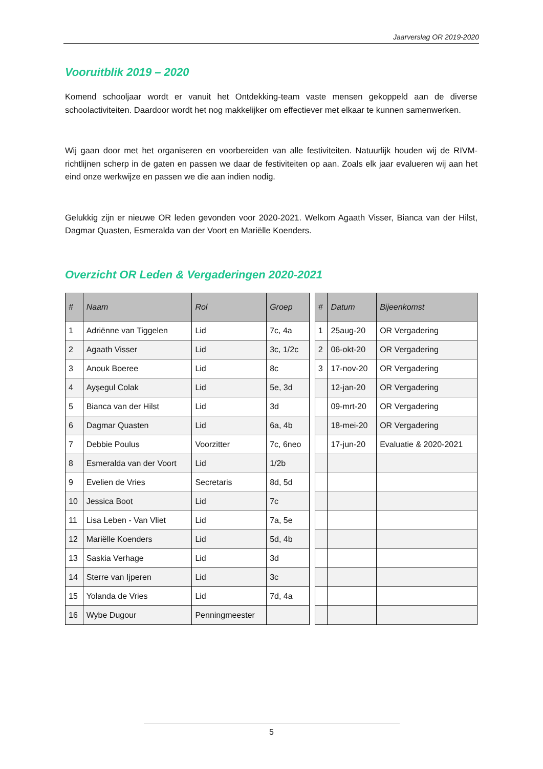Jaarverslag OR 2019-2020
Vooruitblik 2019 – 2020
Komend schooljaar wordt er vanuit het Ontdekking-team vaste mensen gekoppeld aan de diverse schoolactiviteiten. Daardoor wordt het nog makkelijker om effectiever met elkaar te kunnen samenwerken.
Wij gaan door met het organiseren en voorbereiden van alle festiviteiten. Natuurlijk houden wij de RIVM-richtlijnen scherp in de gaten en passen we daar de festiviteiten op aan. Zoals elk jaar evalueren wij aan het eind onze werkwijze en passen we die aan indien nodig.
Gelukkig zijn er nieuwe OR leden gevonden voor 2020-2021. Welkom Agaath Visser, Bianca van der Hilst, Dagmar Quasten, Esmeralda van der Voort en Mariëlle Koenders.
Overzicht OR Leden & Vergaderingen 2020-2021
| # | Naam | Rol | Groep | | # | Datum | Bijeenkomst |
| --- | --- | --- | --- | --- | --- | --- | --- |
| 1 | Adriënne van Tiggelen | Lid | 7c, 4a | | 1 | 25aug-20 | OR Vergadering |
| 2 | Agaath Visser | Lid | 3c, 1/2c | | 2 | 06-okt-20 | OR Vergadering |
| 3 | Anouk Boeree | Lid | 8c | | 3 | 17-nov-20 | OR Vergadering |
| 4 | Ayşegul Colak | Lid | 5e, 3d | | | 12-jan-20 | OR Vergadering |
| 5 | Bianca van der Hilst | Lid | 3d | | | 09-mrt-20 | OR Vergadering |
| 6 | Dagmar Quasten | Lid | 6a, 4b | | | 18-mei-20 | OR Vergadering |
| 7 | Debbie Poulus | Voorzitter | 7c, 6neo | | | 17-jun-20 | Evaluatie & 2020-2021 |
| 8 | Esmeralda van der Voort | Lid | 1/2b | | | | |
| 9 | Evelien de Vries | Secretaris | 8d, 5d | | | | |
| 10 | Jessica Boot | Lid | 7c | | | | |
| 11 | Lisa Leben - Van Vliet | Lid | 7a, 5e | | | | |
| 12 | Mariëlle Koenders | Lid | 5d, 4b | | | | |
| 13 | Saskia Verhage | Lid | 3d | | | | |
| 14 | Sterre van Ijperen | Lid | 3c | | | | |
| 15 | Yolanda de Vries | Lid | 7d, 4a | | | | |
| 16 | Wybe Dugour | Penningmeester | | | | | |
5